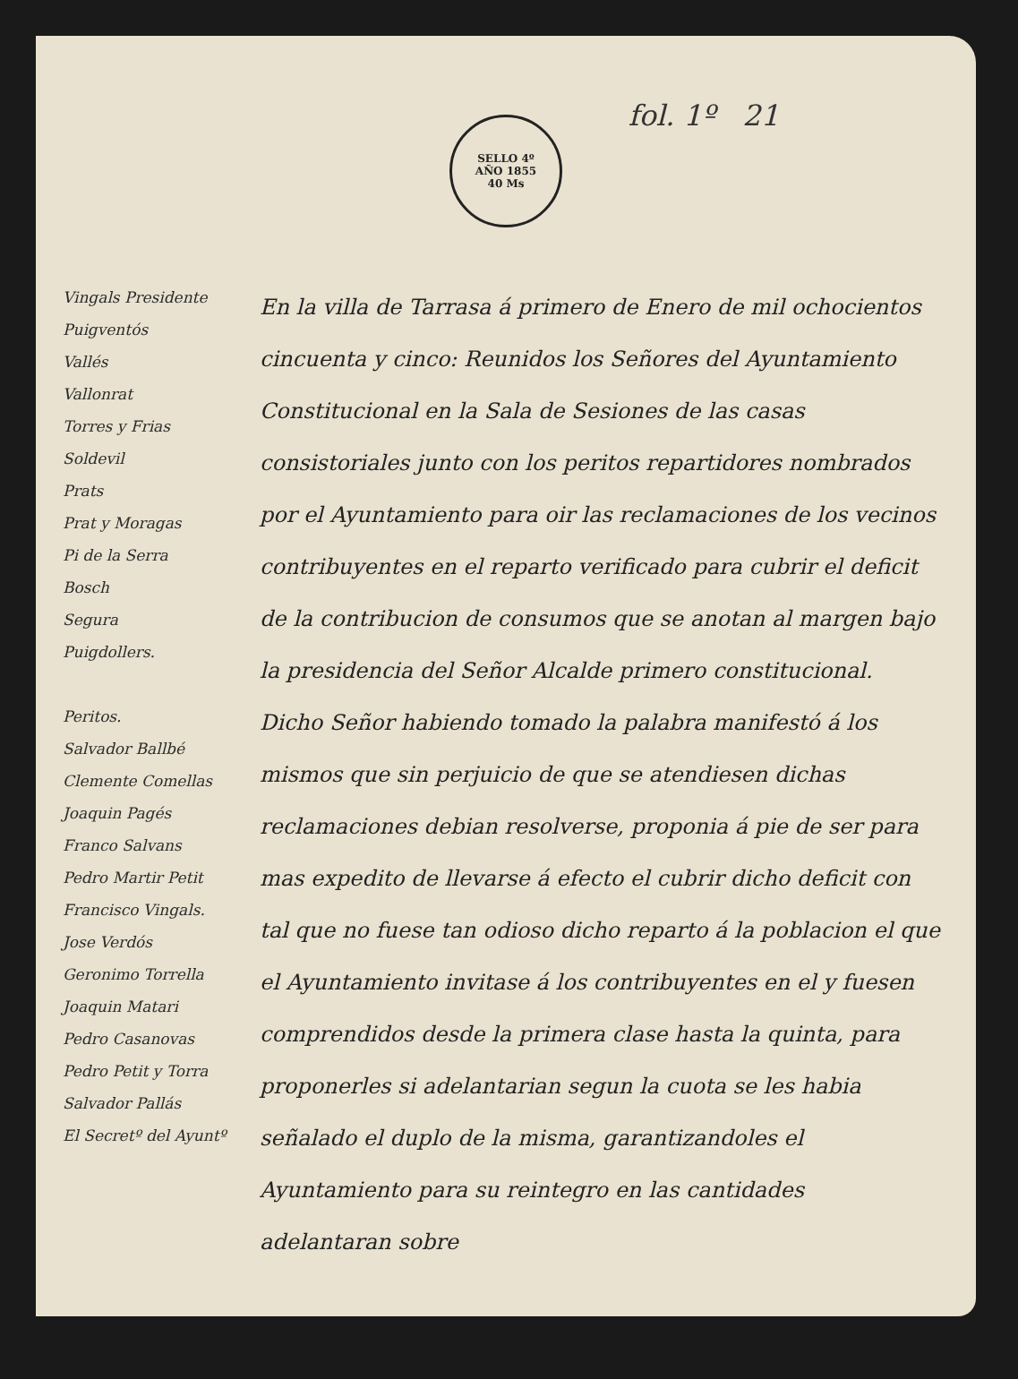fol. 1º 21
SELLO 4º
AÑO 1855
40 Ms
Vingals Presidente
Puigventós
Vallés
Vallonrat
Torres y Frias
Soldevil
Prats
Prat y Moragas
Pi de la Serra
Bosch
Segura
Puigdollers.
Peritos.
Salvador Ballbé
Clemente Comellas
Joaquin Pagés
Franco Salvans
Pedro Martir Petit
Francisco Vingals.
Jose Verdós
Geronimo Torrella
Joaquin Matari
Pedro Casanovas
Pedro Petit y Torra
Salvador Pallás
El Secretº del Ayuntº
En la villa de Tarrasa á primero de Enero de mil ochocientos cincuenta y cinco: Reunidos los Señores del Ayuntamiento Constitucional en la Sala de Sesiones de las casas consistoriales junto con los peritos repartidores nombrados por el Ayuntamiento para oir las reclamaciones de los vecinos contribuyentes en el reparto verificado para cubrir el deficit de la contribucion de consumos que se anotan al margen bajo la presidencia del Señor Alcalde primero constitucional.
Dicho Señor habiendo tomado la palabra manifestó á los mismos que sin perjuicio de que se atendiesen dichas reclamaciones debian resolverse, proponia á pie de ser para mas expedito de llevarse á efecto el cubrir dicho deficit con tal que no fuese tan odioso dicho reparto á la poblacion el que el Ayuntamiento invitase á los contribuyentes en el y fuesen comprendidos desde la primera clase hasta la quinta, para proponerles si adelantarian segun la cuota se les habia señalado el duplo de la misma, garantizandoles el Ayuntamiento para su reintegro en las cantidades adelantaran sobre